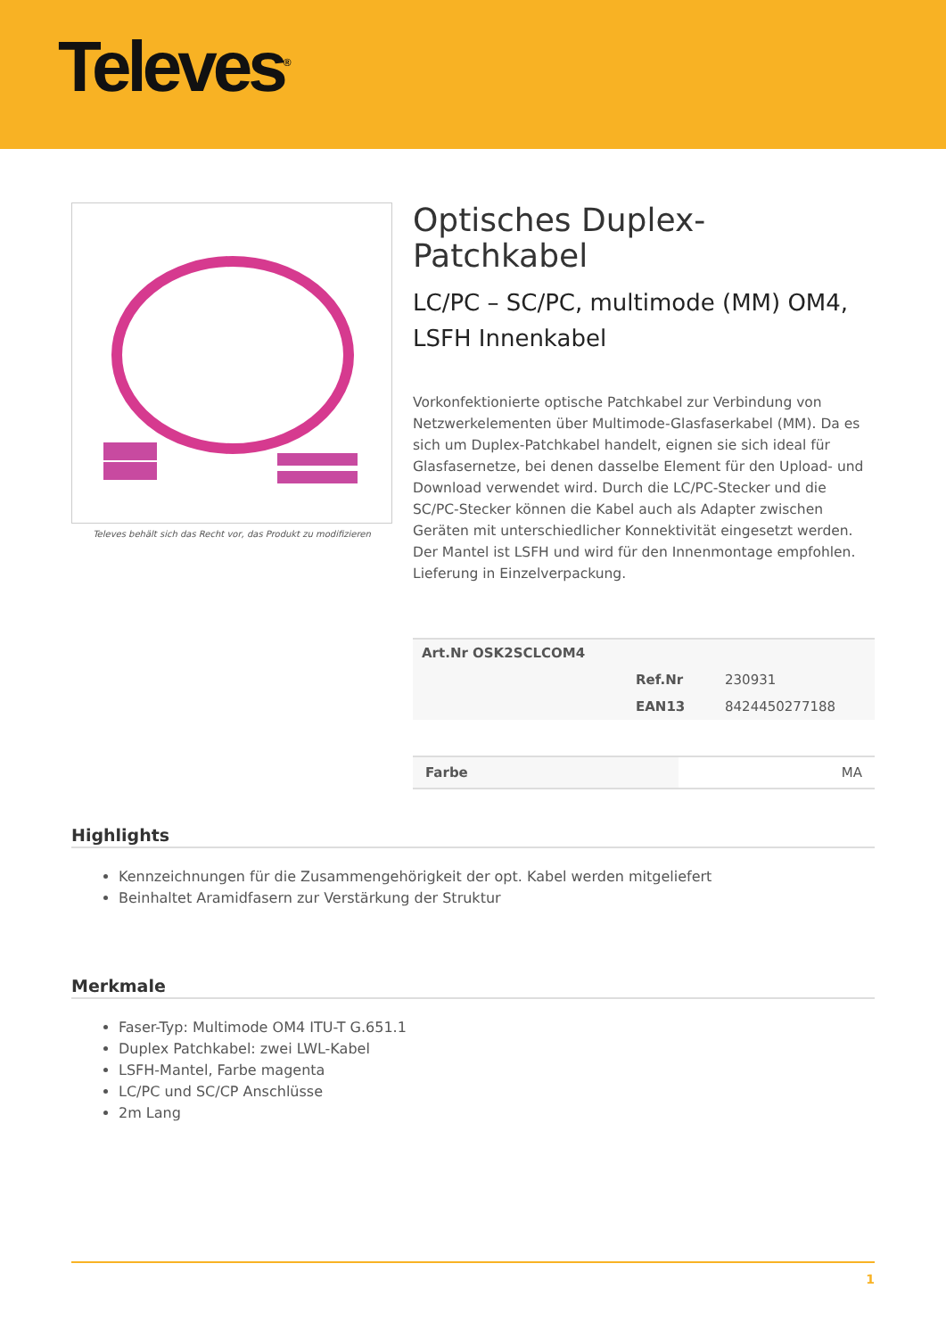Televes<sup>®</sup>
Televes behält sich das Recht vor, das Produkt zu modifizieren
Optisches Duplex-Patchkabel
LC/PC – SC/PC, multimode (MM) OM4, LSFH Innenkabel
Vorkonfektionierte optische Patchkabel zur Verbindung von Netzwerkelementen über Multimode-Glasfaserkabel (MM). Da es sich um Duplex-Patchkabel handelt, eignen sie sich ideal für Glasfasernetze, bei denen dasselbe Element für den Upload- und Download verwendet wird. Durch die LC/PC-Stecker und die SC/PC-Stecker können die Kabel auch als Adapter zwischen Geräten mit unterschiedlicher Konnektivität eingesetzt werden. Der Mantel ist LSFH und wird für den Innenmontage empfohlen.
Lieferung in Einzelverpackung.
| Art.Nr OSK2SCLCOM4 | | |
| | Ref.Nr | 230931 |
| | EAN13 | 8424450277188 |
| Farbe | MA |
Highlights
Kennzeichnungen für die Zusammengehörigkeit der opt. Kabel werden mitgeliefert
Beinhaltet Aramidfasern zur Verstärkung der Struktur
Merkmale
Faser-Typ: Multimode OM4 ITU-T G.651.1
Duplex Patchkabel: zwei LWL-Kabel
LSFH-Mantel, Farbe magenta
LC/PC und SC/CP Anschlüsse
2m Lang
1